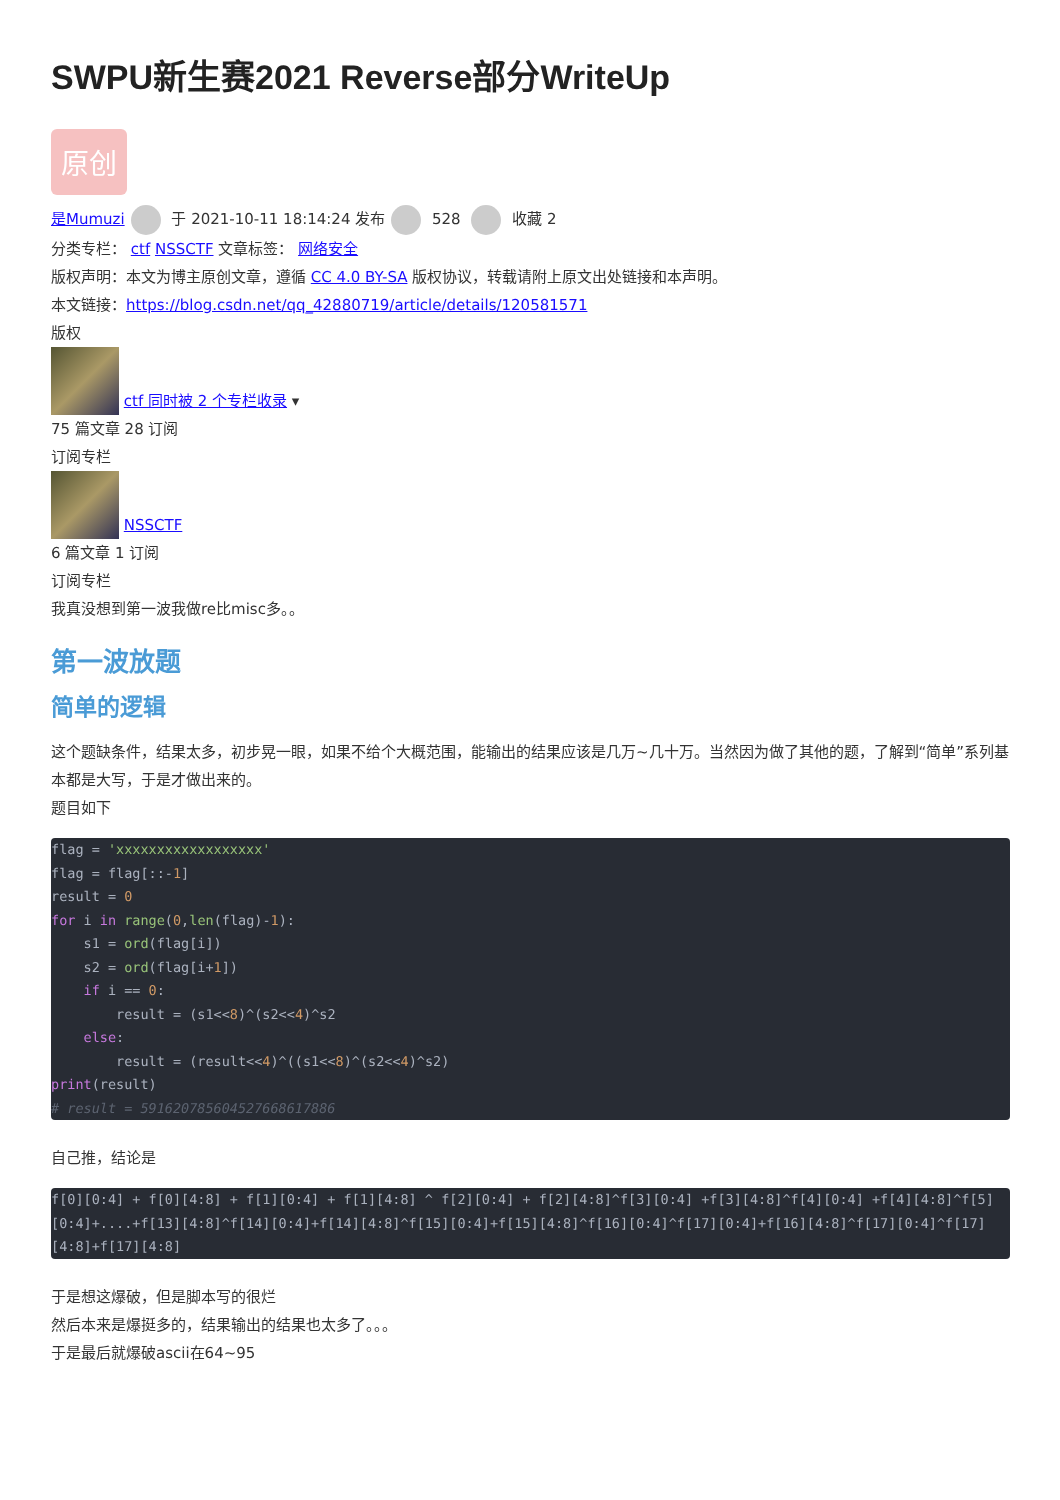SWPU新生赛2021 Reverse部分WriteUp
原创
是Mumuzi 于 2021-10-11 18:14:24 发布 528 收藏 2
分类专栏： ctf NSSCTF 文章标签： 网络安全
版权声明：本文为博主原创文章，遵循 CC 4.0 BY-SA 版权协议，转载请附上原文出处链接和本声明。
本文链接：https://blog.csdn.net/qq_42880719/article/details/120581571
版权
ctf 同时被 2 个专栏收录 ▾
75 篇文章 28 订阅
订阅专栏
NSSCTF
6 篇文章 1 订阅
订阅专栏
我真没想到第一波我做re比misc多。。
第一波放题
简单的逻辑
这个题缺条件，结果太多，初步晃一眼，如果不给个大概范围，能输出的结果应该是几万~几十万。当然因为做了其他的题，了解到“简单”系列基本都是大写，于是才做出来的。
题目如下
flag = 'xxxxxxxxxxxxxxxxxx'
flag = flag[::-1]
result = 0
for i in range(0,len(flag)-1):
    s1 = ord(flag[i])
    s2 = ord(flag[i+1])
    if i == 0:
        result = (s1<<8)^(s2<<4)^s2
    else:
        result = (result<<4)^((s1<<8)^(s2<<4)^s2)
print(result)
# result = 591620785604527668617886
自己推，结论是
f[0][0:4] + f[0][4:8] + f[1][0:4] + f[1][4:8] ^ f[2][0:4] + f[2][4:8]^f[3][0:4] +f[3][4:8]^f[4][0:4] +f[4][4:8]^f[5][0:4]+....+f[13][4:8]^f[14][0:4]+f[14][4:8]^f[15][0:4]+f[15][4:8]^f[16][0:4]^f[17][0:4]+f[16][4:8]^f[17][0:4]^f[17][4:8]+f[17][4:8]
于是想这爆破，但是脚本写的很烂
然后本来是爆挺多的，结果输出的结果也太多了。。。
于是最后就爆破ascii在64~95